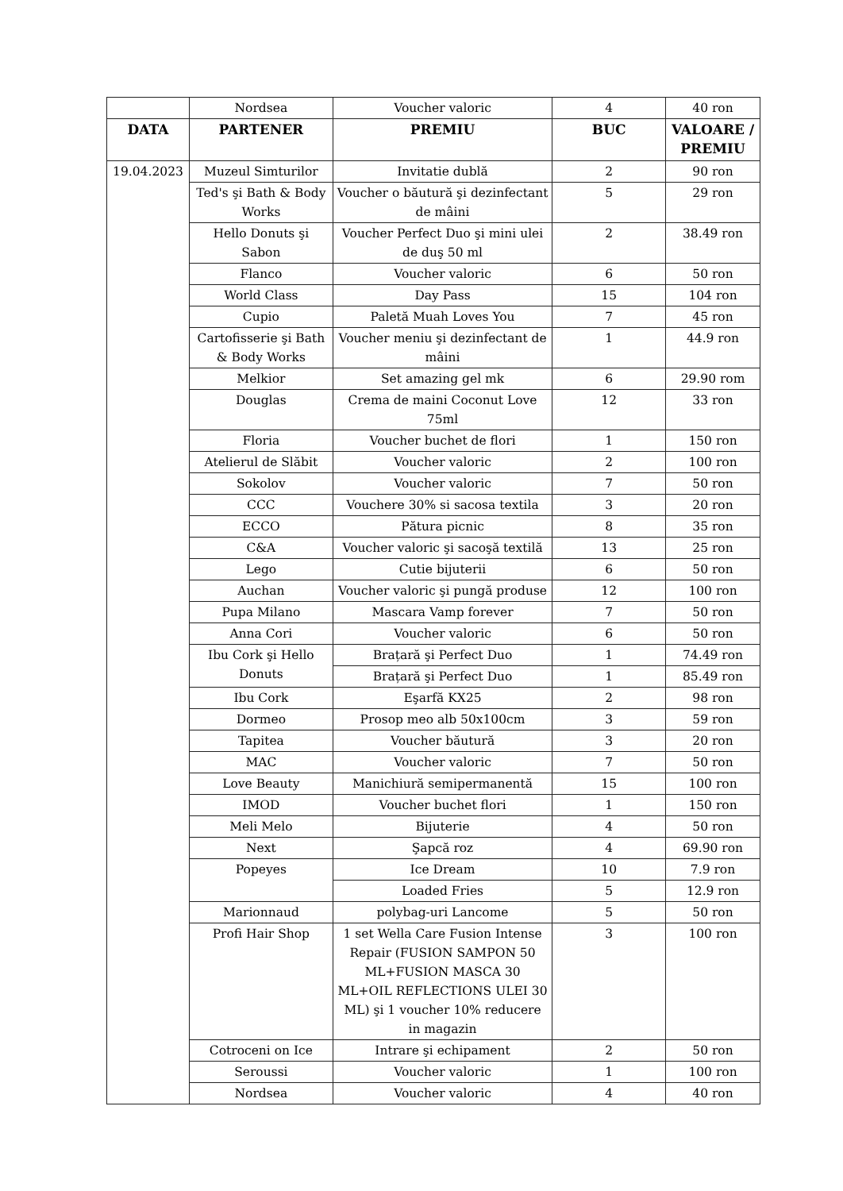| | Nordsea | Voucher valoric | 4 | 40 ron |
| DATA | PARTENER | PREMIU | BUC | VALOARE / PREMIU |
| 19.04.2023 | Muzeul Simturilor | Invitatie dublă | 2 | 90 ron |
| | Ted's şi Bath & Body Works | Voucher o băutură şi dezinfectant de mâini | 5 | 29 ron |
| | Hello Donuts şi Sabon | Voucher Perfect Duo şi mini ulei de duş 50 ml | 2 | 38.49 ron |
| | Flanco | Voucher valoric | 6 | 50 ron |
| | World Class | Day Pass | 15 | 104 ron |
| | Cupio | Paletă Muah Loves You | 7 | 45 ron |
| | Cartofisserie şi Bath & Body Works | Voucher meniu şi dezinfectant de mâini | 1 | 44.9 ron |
| | Melkior | Set amazing gel mk | 6 | 29.90 rom |
| | Douglas | Crema de maini Coconut Love 75ml | 12 | 33 ron |
| | Floria | Voucher buchet de flori | 1 | 150 ron |
| | Atelierul de Slăbit | Voucher valoric | 2 | 100 ron |
| | Sokolov | Voucher valoric | 7 | 50 ron |
| | CCC | Vouchere 30% si sacosa textila | 3 | 20 ron |
| | ECCO | Pătura picnic | 8 | 35 ron |
| | C&A | Voucher valoric şi sacoşă textilă | 13 | 25 ron |
| | Lego | Cutie bijuterii | 6 | 50 ron |
| | Auchan | Voucher valoric şi pungă produse | 12 | 100 ron |
| | Pupa Milano | Mascara Vamp forever | 7 | 50 ron |
| | Anna Cori | Voucher valoric | 6 | 50 ron |
| | Ibu Cork şi Hello Donuts | Brațară şi Perfect Duo | 1 | 74.49 ron |
| | | Brațară şi Perfect Duo | 1 | 85.49 ron |
| | Ibu Cork | Eşarfă KX25 | 2 | 98 ron |
| | Dormeo | Prosop meo alb 50x100cm | 3 | 59 ron |
| | Tapitea | Voucher băutură | 3 | 20 ron |
| | MAC | Voucher valoric | 7 | 50 ron |
| | Love Beauty | Manichiură semipermanentă | 15 | 100 ron |
| | IMOD | Voucher buchet flori | 1 | 150 ron |
| | Meli Melo | Bijuterie | 4 | 50 ron |
| | Next | Şapcă roz | 4 | 69.90 ron |
| | Popeyes | Ice Dream | 10 | 7.9 ron |
| | | Loaded Fries | 5 | 12.9 ron |
| | Marionnaud | polybag-uri Lancome | 5 | 50 ron |
| | Profi Hair Shop | 1 set Wella Care Fusion Intense Repair (FUSION SAMPON 50 ML+FUSION MASCA 30 ML+OIL REFLECTIONS ULEI 30 ML) şi 1 voucher 10% reducere in magazin | 3 | 100 ron |
| | Cotroceni on Ice | Intrare şi echipament | 2 | 50 ron |
| | Seroussi | Voucher valoric | 1 | 100 ron |
| | Nordsea | Voucher valoric | 4 | 40 ron |